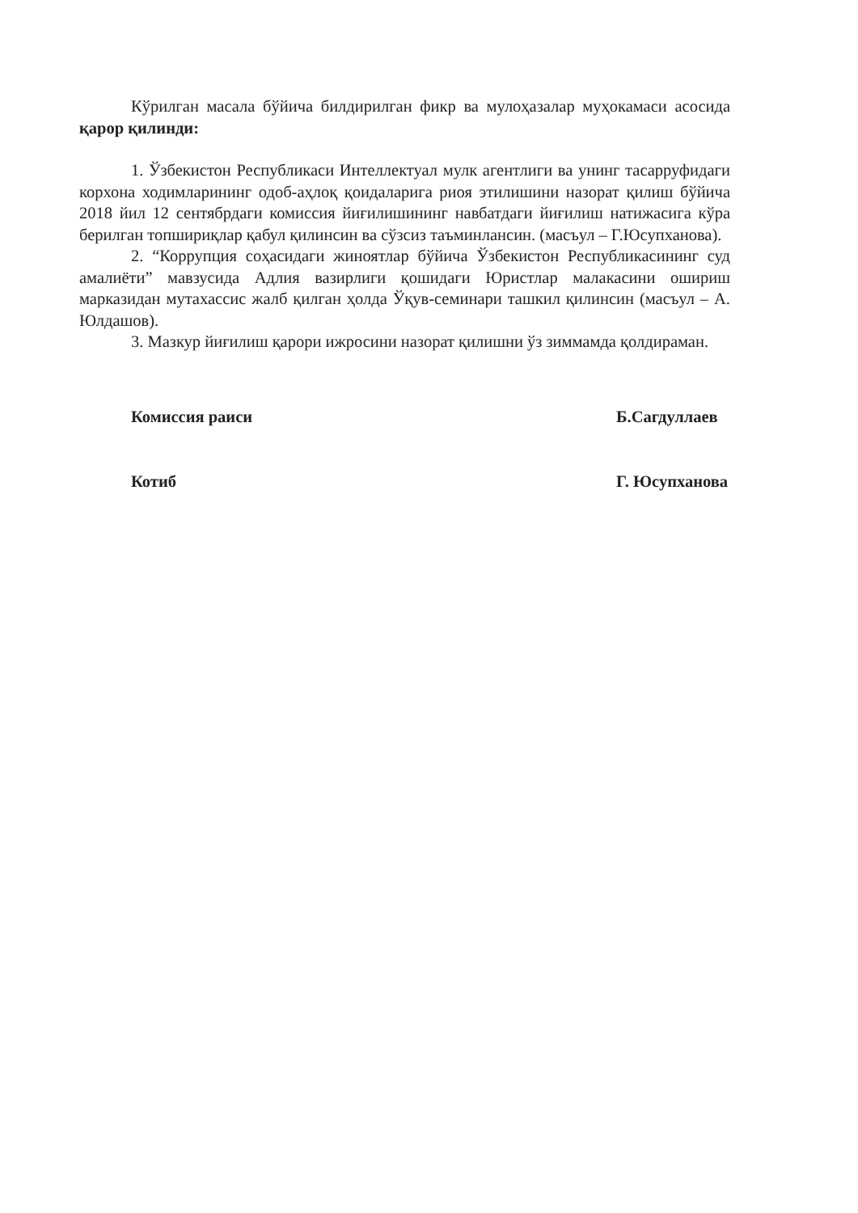Кўрилган масала бўйича билдирилган фикр ва мулоҳазалар муҳокамаси асосида қарор қилинди:
1. Ўзбекистон Республикаси Интеллектуал мулк агентлиги ва унинг тасарруфидаги корхона ходимларининг одоб-аҳлоқ қоидаларига риоя этилишини назорат қилиш бўйича 2018 йил 12 сентябрдаги комиссия йиғилишининг навбатдаги йиғилиш натижасига кўра берилган топшириқлар қабул қилинсин ва сўзсиз таъминлансин. (масъул – Г.Юсупханова).
2. “Коррупция соҳасидаги жиноятлар бўйича Ўзбекистон Республикасининг суд амалиёти” мавзусида Адлия вазирлиги қошидаги Юристлар малакасини ошириш марказидан мутахассис жалб қилган ҳолда Ўқув-семинари ташкил қилинсин (масъул – А. Юлдашов).
3. Мазкур йиғилиш қарори ижросини назорат қилишни ўз зиммамда қолдираман.
Комиссия раиси Б.Сагдуллаев
Котиб Г. Юсупханова